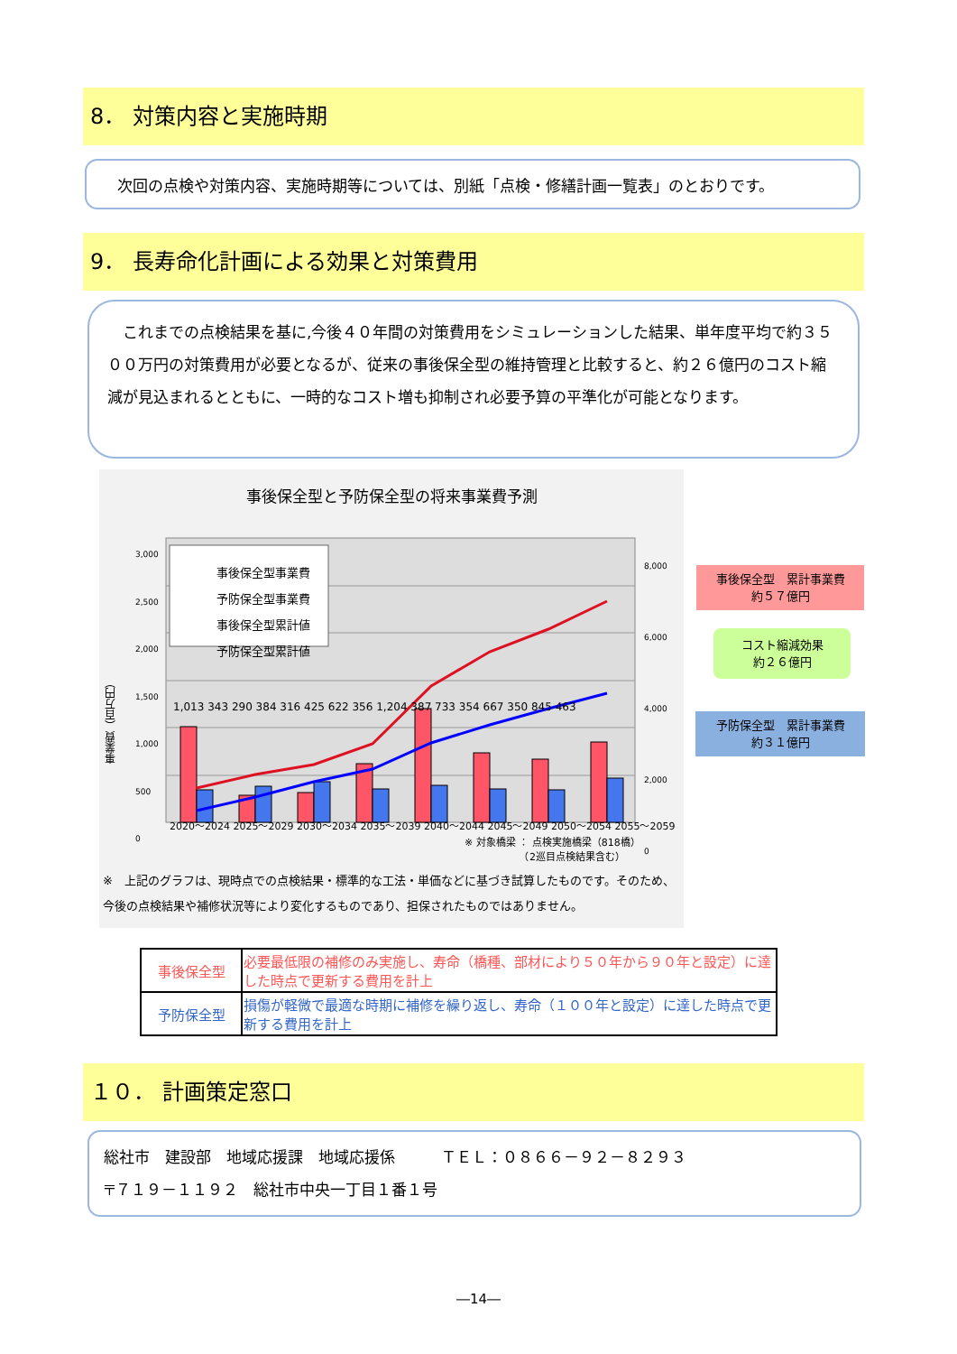8． 対策内容と実施時期
次回の点検や対策内容、実施時期等については、別紙「点検・修繕計画一覧表」のとおりです。
9． 長寿命化計画による効果と対策費用
　これまでの点検結果を基に,今後４０年間の対策費用をシミュレーションした結果、単年度平均で約３５００万円の対策費用が必要となるが、従来の事後保全型の維持管理と比較すると、約２６億円のコスト縮減が見込まれるとともに、一時的なコスト増も抑制され必要予算の平準化が可能となります。
事後保全型と予防保全型の将来事業費予測
事後保全型事業費
予防保全型事業費
事後保全型累計値
予防保全型累計値
事業費（百万円）
3,000
2,500
2,000
1,500
1,000
500
0
8,000
6,000
4,000
2,000
0
2020～2024 2025～2029 2030～2034 2035～2039 2040～2044 2045～2049 2050～2054 2055～2059
1,013 343 290 384 316 425 622 356 1,204 387 733 354 667 350 845 463
※ 対象橋梁 ： 点検実施橋梁（818橋）
　　　　　　（2巡目点検結果含む）
※　上記のグラフは、現時点での点検結果・標準的な工法・単価などに基づき試算したものです。そのため、今後の点検結果や補修状況等により変化するものであり、担保されたものではありません。
事後保全型　累計事業費
約５７億円
コスト縮減効果
約２６億円
予防保全型　累計事業費
約３１億円
| 事後保全型 | 必要最低限の補修のみ実施し、寿命（橋種、部材により５０年から９０年と設定）に達した時点で更新する費用を計上 |
| 予防保全型 | 損傷が軽微で最適な時期に補修を繰り返し、寿命（１００年と設定）に達した時点で更新する費用を計上 |
１０． 計画策定窓口
総社市　建設部　地域応援課　地域応援係　　　ＴＥＬ：０８６６－９２－８２９３
〒７１９－１１９２　総社市中央一丁目１番１号
―14―